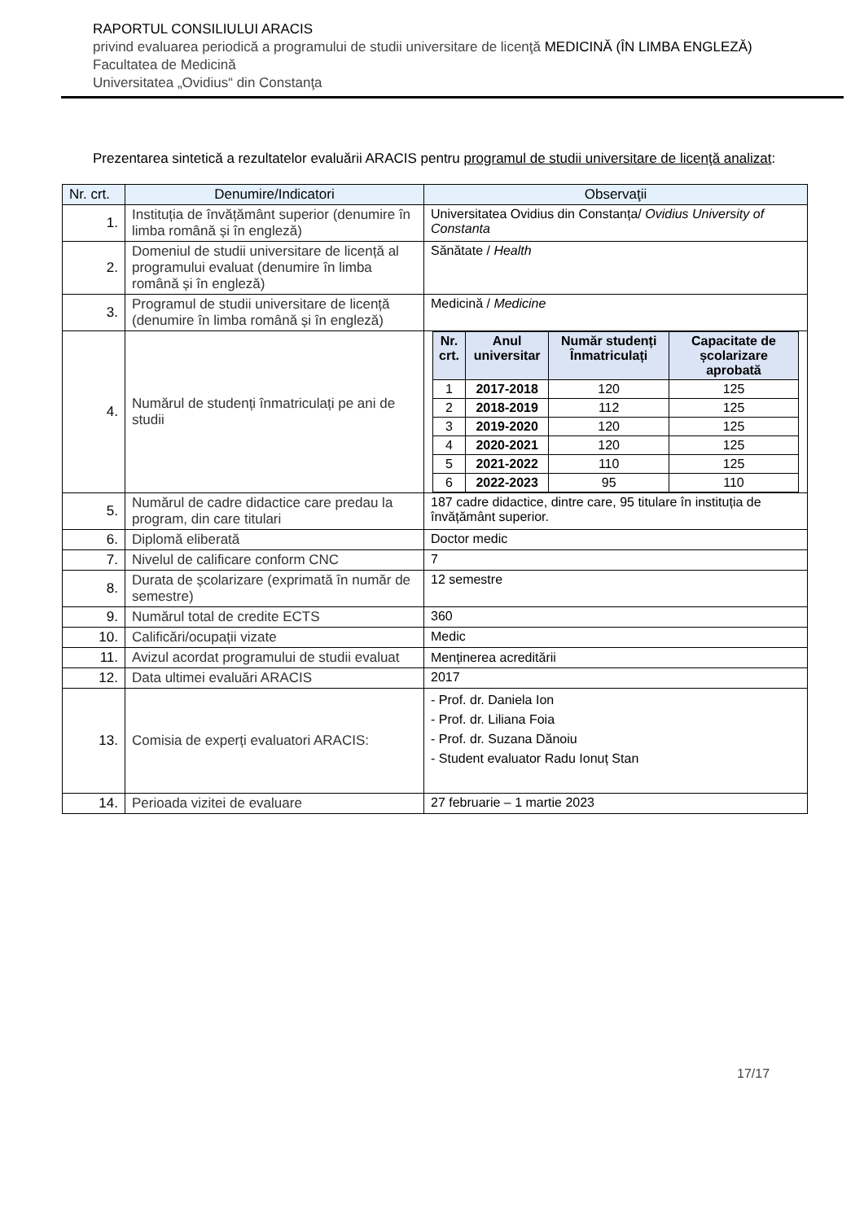RAPORTUL CONSILIULUI ARACIS
privind evaluarea periodică a programului de studii universitare de licenţă MEDICINĂ (ÎN LIMBA ENGLEZĂ)
Facultatea de Medicină
Universitatea „Ovidius“ din Constanţa
Prezentarea sintetică a rezultatelor evaluării ARACIS pentru programul de studii universitare de licenţă analizat:
| Nr. crt. | Denumire/Indicatori | Observaţii |
| --- | --- | --- |
| 1. | Instituția de învățământ superior (denumire în limba română și în engleză) | Universitatea Ovidius din Constanța/ Ovidius University of Constanta |
| 2. | Domeniul de studii universitare de licență al programului evaluat (denumire în limba română și în engleză) | Sănătate / Health |
| 3. | Programul de studii universitare de licență (denumire în limba română și în engleză) | Medicină / Medicine |
| 4. | Numărul de studenți înmatriculați pe ani de studii | / Nr. crt. / Anul universitar / Număr studenți Înmatriculați / Capacitate de școlarizare aprobată / / --- / --- / --- / --- / / 1 / 2017-2018 / 120 / 125 / / 2 / 2018-2019 / 112 / 125 / / 3 / 2019-2020 / 120 / 125 / / 4 / 2020-2021 / 120 / 125 / / 5 / 2021-2022 / 110 / 125 / / 6 / 2022-2023 / 95 / 110 / |
| 5. | Numărul de cadre didactice care predau la program, din care titulari | 187 cadre didactice, dintre care, 95 titulare în instituția de învățământ superior. |
| 6. | Diplomă eliberată | Doctor medic |
| 7. | Nivelul de calificare conform CNC | 7 |
| 8. | Durata de școlarizare (exprimată în număr de semestre) | 12 semestre |
| 9. | Numărul total de credite ECTS | 360 |
| 10. | Calificări/ocupații vizate | Medic |
| 11. | Avizul acordat programului de studii evaluat | Menținerea acreditării |
| 12. | Data ultimei evaluări ARACIS | 2017 |
| 13. | Comisia de experți evaluatori ARACIS: | - Prof. dr. Daniela Ion - Prof. dr. Liliana Foia - Prof. dr. Suzana Dănoiu - Student evaluator Radu Ionuț Stan |
| 14. | Perioada vizitei de evaluare | 27 februarie – 1 martie 2023 |
17/17